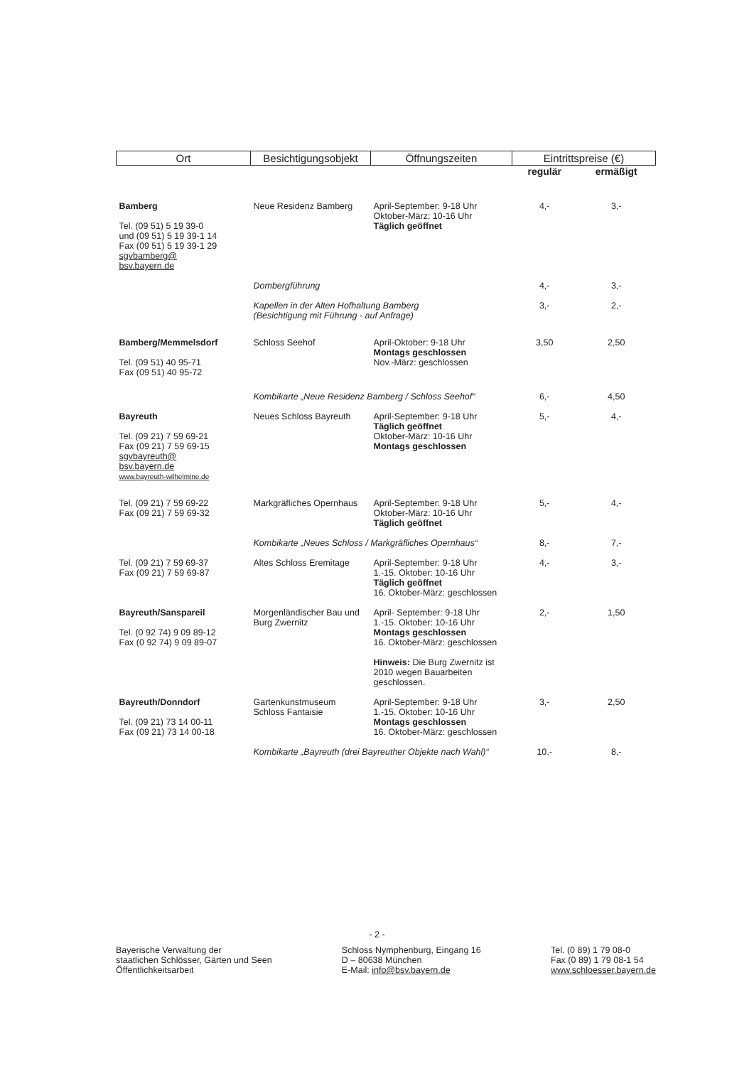| Ort | Besichtigungsobjekt | Öffnungszeiten | Eintrittspreise (€) | |
| --- | --- | --- | --- | --- |
| | | | regulär | ermäßigt |
| Bamberg Tel. (09 51) 5 19 39-0 und (09 51) 5 19 39-1 14 Fax (09 51) 5 19 39-1 29 sgvbamberg@ bsv.bayern.de | Neue Residenz Bamberg | April-September: 9-18 Uhr Oktober-März: 10-16 Uhr Täglich geöffnet | 4,- | 3,- |
| | Dombergführung | | 4,- | 3,- |
| | Kapellen in der Alten Hofhaltung Bamberg (Besichtigung mit Führung - auf Anfrage) | | 3,- | 2,- |
| Bamberg/Memmelsdorf Tel. (09 51) 40 95-71 Fax (09 51) 40 95-72 | Schloss Seehof | April-Oktober: 9-18 Uhr Montags geschlossen Nov.-März: geschlossen | 3,50 | 2,50 |
| | Kombikarte „Neue Residenz Bamberg / Schloss Seehof“ | | 6,- | 4,50 |
| Bayreuth Tel. (09 21) 7 59 69-21 Fax (09 21) 7 59 69-15 sgvbayreuth@ bsv.bayern.de www.bayreuth-wilhelmine.de | Neues Schloss Bayreuth | April-September: 9-18 Uhr Täglich geöffnet Oktober-März: 10-16 Uhr Montags geschlossen | 5,- | 4,- |
| Tel. (09 21) 7 59 69-22 Fax (09 21) 7 59 69-32 | Markgräfliches Opernhaus | April-September: 9-18 Uhr Oktober-März: 10-16 Uhr Täglich geöffnet | 5,- | 4,- |
| | Kombikarte „Neues Schloss / Markgräfliches Opernhaus“ | | 8,- | 7,- |
| Tel. (09 21) 7 59 69-37 Fax (09 21) 7 59 69-87 | Altes Schloss Eremitage | April-September: 9-18 Uhr 1.-15. Oktober: 10-16 Uhr Täglich geöffnet 16. Oktober-März: geschlossen | 4,- | 3,- |
| Bayreuth/Sanspareil Tel. (0 92 74) 9 09 89-12 Fax (0 92 74) 9 09 89-07 | Morgenländischer Bau und Burg Zwernitz | April- September: 9-18 Uhr 1.-15. Oktober: 10-16 Uhr Montags geschlossen 16. Oktober-März: geschlossen Hinweis: Die Burg Zwernitz ist 2010 wegen Bauarbeiten geschlossen. | 2,- | 1,50 |
| Bayreuth/Donndorf Tel. (09 21) 73 14 00-11 Fax (09 21) 73 14 00-18 | Gartenkunstmuseum Schloss Fantaisie | April-September: 9-18 Uhr 1.-15. Oktober: 10-16 Uhr Montags geschlossen 16. Oktober-März: geschlossen | 3,- | 2,50 |
| | Kombikarte „Bayreuth (drei Bayreuther Objekte nach Wahl)“ | | 10,- | 8,- |
- 2 -
Bayerische Verwaltung der
staatlichen Schlösser, Gärten und Seen
Öffentlichkeitsarbeit
Schloss Nymphenburg, Eingang 16
D – 80638 München
E-Mail: info@bsv.bayern.de
Tel. (0 89) 1 79 08-0
Fax (0 89) 1 79 08-1 54
www.schloesser.bayern.de